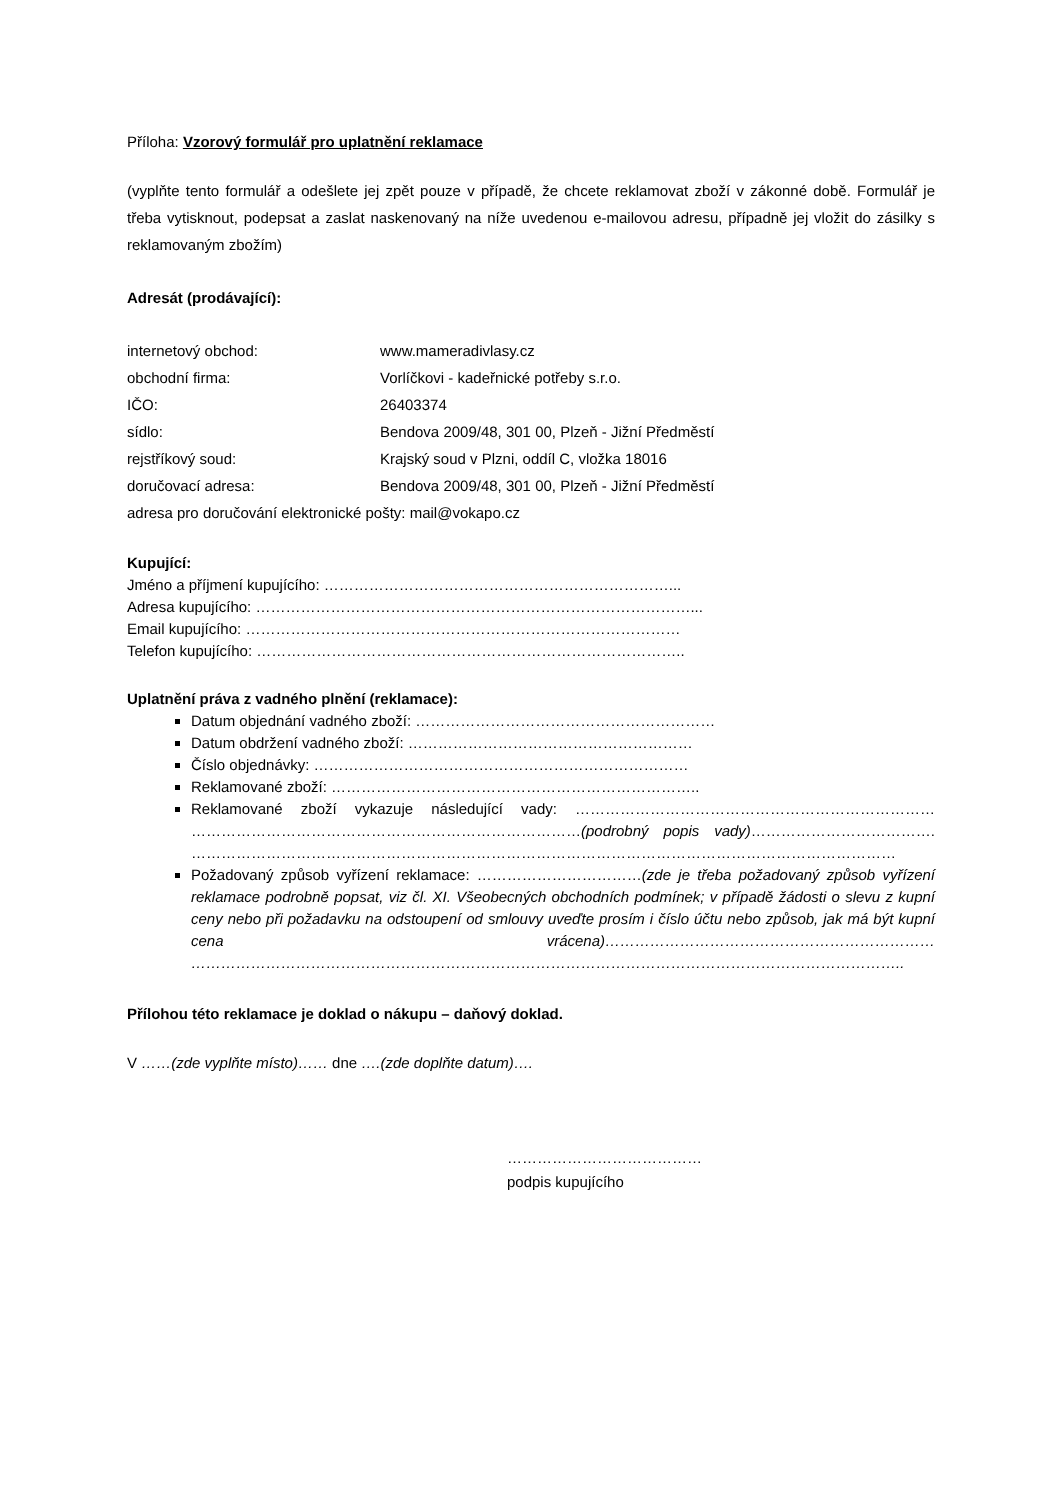Příloha: Vzorový formulář pro uplatnění reklamace
(vyplňte tento formulář a odešlete jej zpět pouze v případě, že chcete reklamovat zboží v zákonné době. Formulář je třeba vytisknout, podepsat a zaslat naskenovaný na níže uvedenou e-mailovou adresu, případně jej vložit do zásilky s reklamovaným zbožím)
Adresát (prodávající):
internetový obchod: www.mameradivlasy.cz
obchodní firma: Vorlíčkovi - kadeřnické potřeby s.r.o.
IČO: 26403374
sídlo: Bendova 2009/48, 301 00, Plzeň - Jižní Předměstí
rejstříkový soud: Krajský soud v Plzni, oddíl C, vložka 18016
doručovací adresa: Bendova 2009/48, 301 00, Plzeň - Jižní Předměstí
adresa pro doručování elektronické pošty: mail@vokapo.cz
Kupující:
Jméno a příjmení kupujícího: ……………………………………………………………...
Adresa kupujícího: ……………………………………………………………………………...
Email kupujícího: ……………………………………………………………………………
Telefon kupujícího: …………………………………………………………………………..
Uplatnění práva z vadného plnění (reklamace):
Datum objednání vadného zboží: ……………………………………………………
Datum obdržení vadného zboží: …………………………………………………
Číslo objednávky: …………………………………………………………………
Reklamované zboží: ………………………………………………………………..
Reklamované zboží vykazuje následující vady: ……………………………………………………………… ……………………………………………………………………(podrobný popis vady)………………………………. ……………………………………………………………………………………………………………………………
Požadovaný způsob vyřízení reklamace: ……………………………(zde je třeba požadovaný způsob vyřízení reklamace podrobně popsat, viz čl. XI. Všeobecných obchodních podmínek; v případě žádosti o slevu z kupní ceny nebo při požadavku na odstoupení od smlouvy uveďte prosím i číslo účtu nebo způsob, jak má být kupní cena vrácena)………………………………………………………… ……………………………………………………………………………………………………………………………..
Přílohou této reklamace je doklad o nákupu – daňový doklad.
V ……(zde vyplňte místo)…… dne ….(zde doplňte datum)….
…………………………………
podpis kupujícího